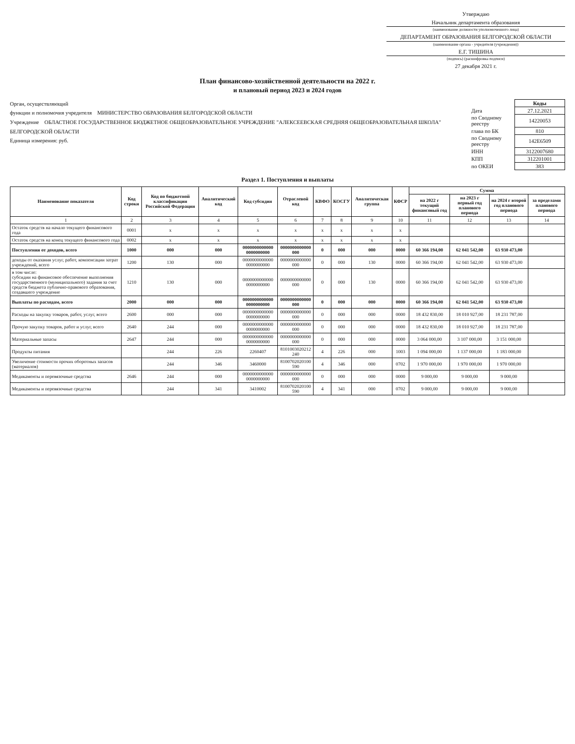Утверждаю
Начальник департамента образования
(наименование должности уполномоченного лица)
ДЕПАРТАМЕНТ ОБРАЗОВАНИЯ БЕЛГОРОДСКОЙ ОБЛАСТИ
(наименование органа - учредителя (учреждения))
Е.Г. ТИШИНА
(подпись) (расшифровка подписи)
27 декабря 2021 г.
План финансово-хозяйственной деятельности на 2022 г.
и плановый период 2023 и 2024 годов
Орган, осуществляющий
функции и полномочия учредителя МИНИСТЕРСТВО ОБРАЗОВАНИЯ БЕЛГОРОДСКОЙ ОБЛАСТИ
Учреждение ОБЛАСТНОЕ ГОСУДАРСТВЕННОЕ БЮДЖЕТНОЕ ОБЩЕОБРАЗОВАТЕЛЬНОЕ УЧРЕЖДЕНИЕ "АЛЕКСЕЕВСКАЯ СРЕДНЯЯ ОБЩЕОБРАЗОВАТЕЛЬНАЯ ШКОЛА" БЕЛГОРОДСКОЙ ОБЛАСТИ
Единица измерения: руб.
| | Коды |
| Дата | 27.12.2021 |
| по Сводному реестру | 14220053 |
| глава по БК | 810 |
| по Сводному реестру | 142Е6509 |
| ИНН | 3122007680 |
| КПП | 312201001 |
| по ОКЕИ | 383 |
Раздел 1. Поступления и выплаты
| Наименование показателя | Код строки | Код по бюджетной классификации Российской Федерации | Аналитический код | Код субсидии | Отраслевой код | КВФО | КОСГУ | Аналитическая группа | КФСР | Сумма | | | |
| --- | --- | --- | --- | --- | --- | --- | --- | --- | --- | --- | --- | --- | --- |
| | | | | | | | | | | на 2022 г текущий финансовый год | на 2023 г первый год планового периода | на 2024 г второй год планового периода | за пределами планового периода |
| 1 | 2 | 3 | 4 | 5 | 6 | 7 | 8 | 9 | 10 | 11 | 12 | 13 | 14 |
| Остаток средств на начало текущего финансового года | 0001 | x | x | x | x | x | x | x | x | | | | |
| Остаток средств на конец текущего финансового года | 0002 | x | x | x | x | x | x | x | x | | | | |
| Поступления от доходов, всего | 1000 | 000 | 000 | 0000000000000 0000000000 | 0000000000000 000 | 0 | 000 | 000 | 0000 | 60 366 194,00 | 62 041 542,00 | 63 930 473,00 | |
| доходы от оказания услуг, работ, компенсации затрат учреждений, всего | 1200 | 130 | 000 | 0000000000000 0000000000 | 0000000000000 000 | 0 | 000 | 130 | 0000 | 60 366 194,00 | 62 041 542,00 | 63 930 473,00 | |
| в том числе: субсидии на финансовое обеспечение выполнения государственного (муниципального) задания за счет средств бюджета публично-правового образования, создавшего учреждение | 1210 | 130 | 000 | 0000000000000 0000000000 | 0000000000000 000 | 0 | 000 | 130 | 0000 | 60 366 194,00 | 62 041 542,00 | 63 930 473,00 | |
| Выплаты по расходам, всего | 2000 | 000 | 000 | 0000000000000 0000000000 | 0000000000000 000 | 0 | 000 | 000 | 0000 | 60 366 194,00 | 62 041 542,00 | 63 930 473,00 | |
| Расходы на закупку товаров, работ, услуг, всего | 2600 | 000 | 000 | 0000000000000 0000000000 | 0000000000000 000 | 0 | 000 | 000 | 0000 | 18 432 830,00 | 18 010 927,00 | 18 231 787,00 | |
| Прочую закупку товаров, работ и услуг, всего | 2640 | 244 | 000 | 0000000000000 0000000000 | 0000000000000 000 | 0 | 000 | 000 | 0000 | 18 432 830,00 | 18 010 927,00 | 18 231 787,00 | |
| Материальные запасы | 2647 | 244 | 000 | 0000000000000 0000000000 | 0000000000000 000 | 0 | 000 | 000 | 0000 | 3 064 000,00 | 3 107 000,00 | 3 151 000,00 | |
| Продукты питания | | 244 | 226 | 2260407 | 8101003020212 240 | 4 | 226 | 000 | 1003 | 1 094 000,00 | 1 137 000,00 | 1 183 000,00 | |
| Увеличение стоимости прочих оборотных запасов (материалов) | | 244 | 346 | 3460000 | 8100702020100 590 | 4 | 346 | 000 | 0702 | 1 970 000,00 | 1 970 000,00 | 1 970 000,00 | |
| Медикаменты и перевязочные средства | 2646 | 244 | 000 | 0000000000000 0000000000 | 0000000000000 000 | 0 | 000 | 000 | 0000 | 9 000,00 | 9 000,00 | 9 000,00 | |
| Медикаменты и перевязочные средства | | 244 | 341 | 3410002 | 8100702020100 590 | 4 | 341 | 000 | 0702 | 9 000,00 | 9 000,00 | 9 000,00 | |